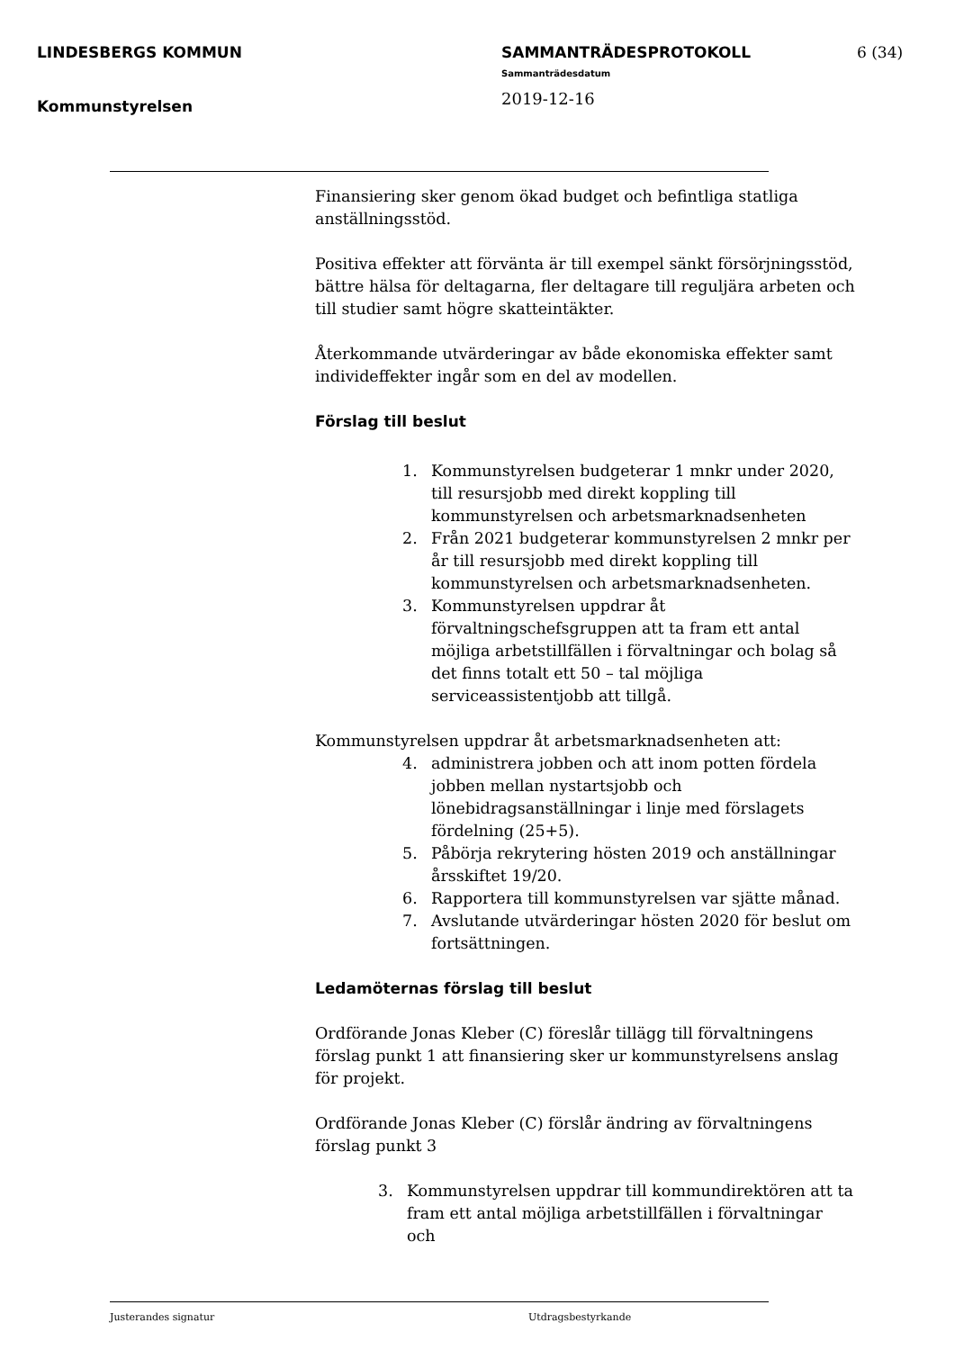LINDESBERGS KOMMUN
Kommunstyrelsen
SAMMANTRÄDESPROTOKOLL
Sammanträdesdatum
2019-12-16
6 (34)
Finansiering sker genom ökad budget och befintliga statliga anställningsstöd.
Positiva effekter att förvänta är till exempel sänkt försörjningsstöd, bättre hälsa för deltagarna, fler deltagare till reguljära arbeten och till studier samt högre skatteintäkter.
Återkommande utvärderingar av både ekonomiska effekter samt individeffekter ingår som en del av modellen.
Förslag till beslut
1. Kommunstyrelsen budgeterar 1 mnkr under 2020, till resursjobb med direkt koppling till kommunstyrelsen och arbetsmarknadsenheten
2. Från 2021 budgeterar kommunstyrelsen 2 mnkr per år till resursjobb med direkt koppling till kommunstyrelsen och arbetsmarknadsenheten.
3. Kommunstyrelsen uppdrar åt förvaltningschefsgruppen att ta fram ett antal möjliga arbetstillfällen i förvaltningar och bolag så det finns totalt ett 50 – tal möjliga serviceassistentjobb att tillgå.
Kommunstyrelsen uppdrar åt arbetsmarknadsenheten att:
4. administrera jobben och att inom potten fördela jobben mellan nystartsjobb och lönebidragsanställningar i linje med förslagets fördelning (25+5).
5. Påbörja rekrytering hösten 2019 och anställningar årsskiftet 19/20.
6. Rapportera till kommunstyrelsen var sjätte månad.
7. Avslutande utvärderingar hösten 2020 för beslut om fortsättningen.
Ledamöternas förslag till beslut
Ordförande Jonas Kleber (C) föreslår tillägg till förvaltningens förslag punkt 1 att finansiering sker ur kommunstyrelsens anslag för projekt.
Ordförande Jonas Kleber (C) förslår ändring av förvaltningens förslag punkt 3
3. Kommunstyrelsen uppdrar till kommundirektören att ta fram ett antal möjliga arbetstillfällen i förvaltningar och
Justerandes signatur Utdragsbestyrkande